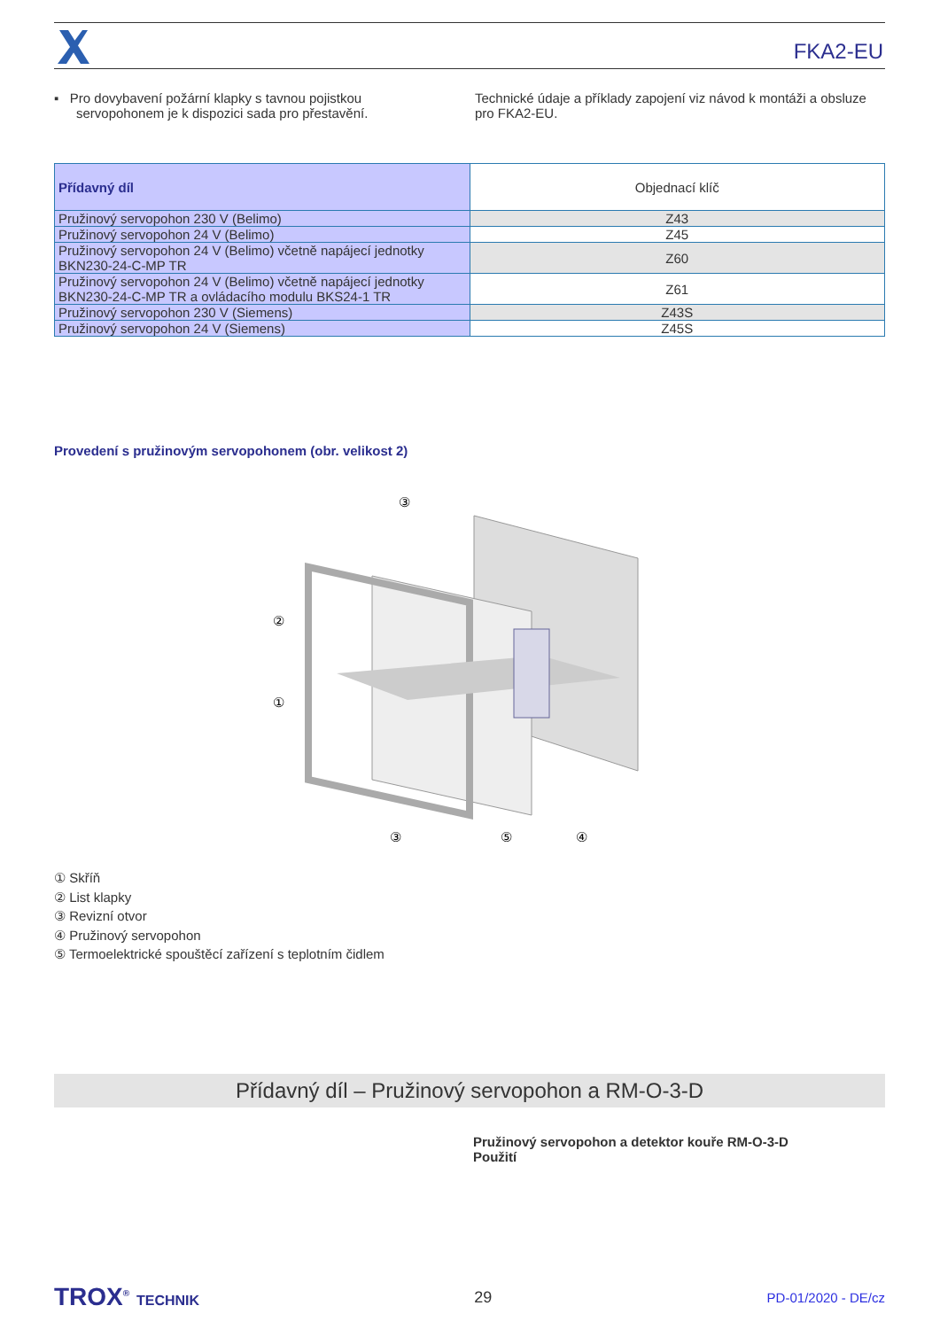FKA2-EU
▪ Pro dovybavení požární klapky s tavnou pojistkou
servopohonem je k dispozici sada pro přestavění.
Technické údaje a příklady zapojení viz návod k montáži a obsluze pro FKA2-EU.
| Přídavný díl | Objednací klíč |
| --- | --- |
| Pružinový servopohon 230 V (Belimo) | Z43 |
| Pružinový servopohon 24 V (Belimo) | Z45 |
| Pružinový servopohon 24 V (Belimo) včetně napájecí jednotky BKN230-24-C-MP TR | Z60 |
| Pružinový servopohon 24 V (Belimo) včetně napájecí jednotky BKN230-24-C-MP TR a ovládacího modulu BKS24-1 TR | Z61 |
| Pružinový servopohon 230 V (Siemens) | Z43S |
| Pružinový servopohon 24 V (Siemens) | Z45S |
Provedení s pružinovým servopohonem (obr. velikost 2)
③
②
①
③
⑤
④
① Skříň
② List klapky
③ Revizní otvor
④ Pružinový servopohon
⑤ Termoelektrické spouštěcí zařízení s teplotním čidlem
Přídavný díl – Pružinový servopohon a RM-O-3-D
Pružinový servopohon a detektor kouře RM-O-3-D
Použití
TROX<sup>®</sup> TECHNIK 29
PD-01/2020 - DE/cz